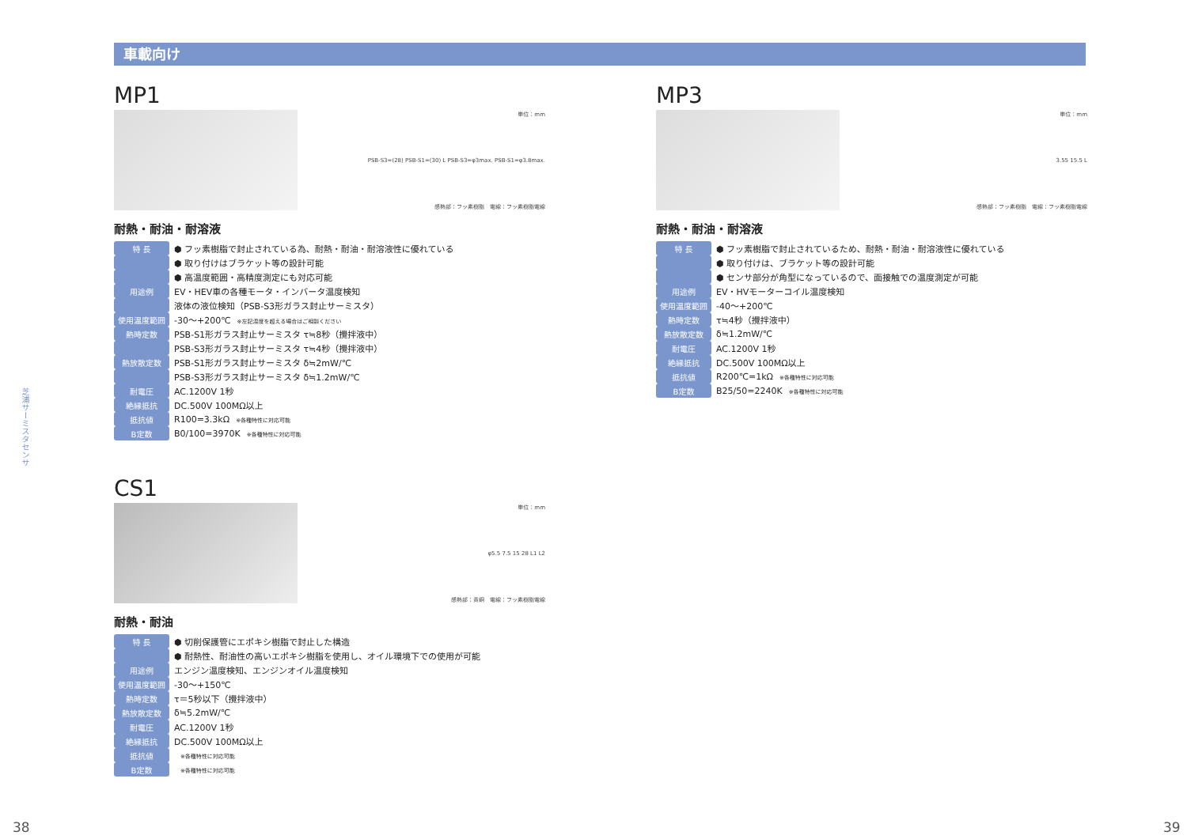車載向け
MP1
単位：mm
PSB-S3=(28) PSB-S1=(30) L PSB-S3=φ3max. PSB-S1=φ3.8max.
感熱部：フッ素樹脂　電線：フッ素樹脂電線
耐熱・耐油・耐溶液
| 特 長 | ⬢ フッ素樹脂で封止されている為、耐熱・耐油・耐溶液性に優れている |
| | ⬢ 取り付けはブラケット等の設計可能 |
| | ⬢ 高温度範囲・高精度測定にも対応可能 |
| 用途例 | EV・HEV車の各種モータ・インバータ温度検知 |
| | 液体の液位検知（PSB-S3形ガラス封止サーミスタ） |
| 使用温度範囲 | -30〜+200℃ ※左記温度を超える場合はご相談ください |
| 熱時定数 | PSB-S1形ガラス封止サーミスタ τ≒8秒（攪拌液中） |
| | PSB-S3形ガラス封止サーミスタ τ≒4秒（攪拌液中） |
| 熱放散定数 | PSB-S1形ガラス封止サーミスタ δ≒2mW/℃ |
| | PSB-S3形ガラス封止サーミスタ δ≒1.2mW/℃ |
| 耐電圧 | AC.1200V 1秒 |
| 絶縁抵抗 | DC.500V 100MΩ以上 |
| 抵抗値 | R100=3.3kΩ ※各種特性に対応可能 |
| B定数 | B0/100=3970K ※各種特性に対応可能 |
CS1
単位：mm
φ5.5 7.5 15 28 L1 L2
感熱部：黄銅　電線：フッ素樹脂電線
耐熱・耐油
| 特 長 | ⬢ 切削保護管にエポキシ樹脂で封止した構造 |
| | ⬢ 耐熱性、耐油性の高いエポキシ樹脂を使用し、オイル環境下での使用が可能 |
| 用途例 | エンジン温度検知、エンジンオイル温度検知 |
| 使用温度範囲 | -30〜+150℃ |
| 熱時定数 | τ＝5秒以下（攪拌液中） |
| 熱放散定数 | δ≒5.2mW/℃ |
| 耐電圧 | AC.1200V 1秒 |
| 絶縁抵抗 | DC.500V 100MΩ以上 |
| 抵抗値 | ※各種特性に対応可能 |
| B定数 | ※各種特性に対応可能 |
MP3
単位：mm
3.55 15.5 L
感熱部：フッ素樹脂　電線：フッ素樹脂電線
耐熱・耐油・耐溶液
| 特 長 | ⬢ フッ素樹脂で封止されているため、耐熱・耐油・耐溶液性に優れている |
| | ⬢ 取り付けは、ブラケット等の設計可能 |
| | ⬢ センサ部分が角型になっているので、面接触での温度測定が可能 |
| 用途例 | EV・HVモーターコイル温度検知 |
| 使用温度範囲 | -40〜+200℃ |
| 熱時定数 | τ≒4秒（攪拌液中） |
| 熱放散定数 | δ≒1.2mW/℃ |
| 耐電圧 | AC.1200V 1秒 |
| 絶縁抵抗 | DC.500V 100MΩ以上 |
| 抵抗値 | R200℃=1kΩ ※各種特性に対応可能 |
| B定数 | B25/50=2240K ※各種特性に対応可能 |
芝浦サーミスタセンサ
38 39